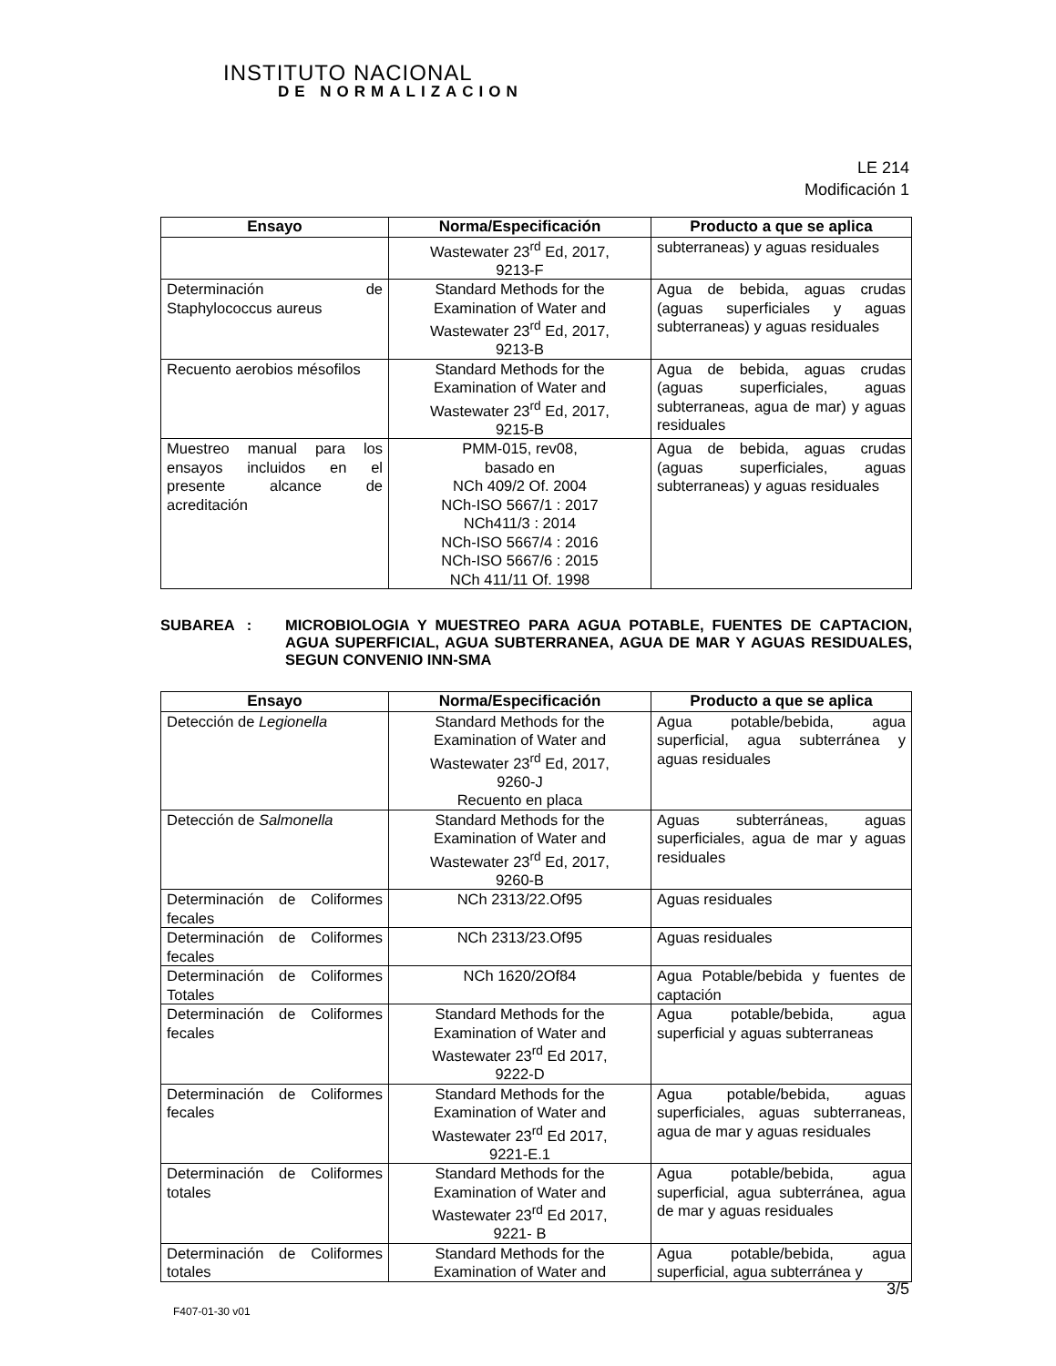INSTITUTO NACIONAL
DE NORMALIZACION
LE 214
Modificación 1
| Ensayo | Norma/Especificación | Producto a que se aplica |
| --- | --- | --- |
| | Wastewater 23<sup>rd</sup> Ed, 2017, 9213-F | subterraneas) y aguas residuales |
| Determinación de Staphylococcus aureus | Standard Methods for the Examination of Water and Wastewater 23<sup>rd</sup> Ed, 2017, 9213-B | Agua de bebida, aguas crudas (aguas superficiales y aguas subterraneas) y aguas residuales |
| Recuento aerobios mésofilos | Standard Methods for the Examination of Water and Wastewater 23<sup>rd</sup> Ed, 2017, 9215-B | Agua de bebida, aguas crudas (aguas superficiales, aguas subterraneas, agua de mar) y aguas residuales |
| Muestreo manual para los ensayos incluidos en el presente alcance de acreditación | PMM-015, rev08, basado en NCh 409/2 Of. 2004 NCh-ISO 5667/1 : 2017 NCh411/3 : 2014 NCh-ISO 5667/4 : 2016 NCh-ISO 5667/6 : 2015 NCh 411/11 Of. 1998 | Agua de bebida, aguas crudas (aguas superficiales, aguas subterraneas) y aguas residuales |
SUBAREA : MICROBIOLOGIA Y MUESTREO PARA AGUA POTABLE, FUENTES DE CAPTACION, AGUA SUPERFICIAL, AGUA SUBTERRANEA, AGUA DE MAR Y AGUAS RESIDUALES, SEGUN CONVENIO INN-SMA
| Ensayo | Norma/Especificación | Producto a que se aplica |
| --- | --- | --- |
| Detección de Legionella | Standard Methods for the Examination of Water and Wastewater 23<sup>rd</sup> Ed, 2017, 9260-J Recuento en placa | Agua potable/bebida, agua superficial, agua subterránea y aguas residuales |
| Detección de Salmonella | Standard Methods for the Examination of Water and Wastewater 23<sup>rd</sup> Ed, 2017, 9260-B | Aguas subterráneas, aguas superficiales, agua de mar y aguas residuales |
| Determinación de Coliformes fecales | NCh 2313/22.Of95 | Aguas residuales |
| Determinación de Coliformes fecales | NCh 2313/23.Of95 | Aguas residuales |
| Determinación de Coliformes Totales | NCh 1620/2Of84 | Agua Potable/bebida y fuentes de captación |
| Determinación de Coliformes fecales | Standard Methods for the Examination of Water and Wastewater 23<sup>rd</sup> Ed 2017, 9222-D | Agua potable/bebida, agua superficial y aguas subterraneas |
| Determinación de Coliformes fecales | Standard Methods for the Examination of Water and Wastewater 23<sup>rd</sup> Ed 2017, 9221-E.1 | Agua potable/bebida, aguas superficiales, aguas subterraneas, agua de mar y aguas residuales |
| Determinación de Coliformes totales | Standard Methods for the Examination of Water and Wastewater 23<sup>rd</sup> Ed 2017, 9221- B | Agua potable/bebida, agua superficial, agua subterránea, agua de mar y aguas residuales |
| Determinación de Coliformes totales | Standard Methods for the Examination of Water and | Agua potable/bebida, agua superficial, agua subterránea y |
3/5
F407-01-30 v01